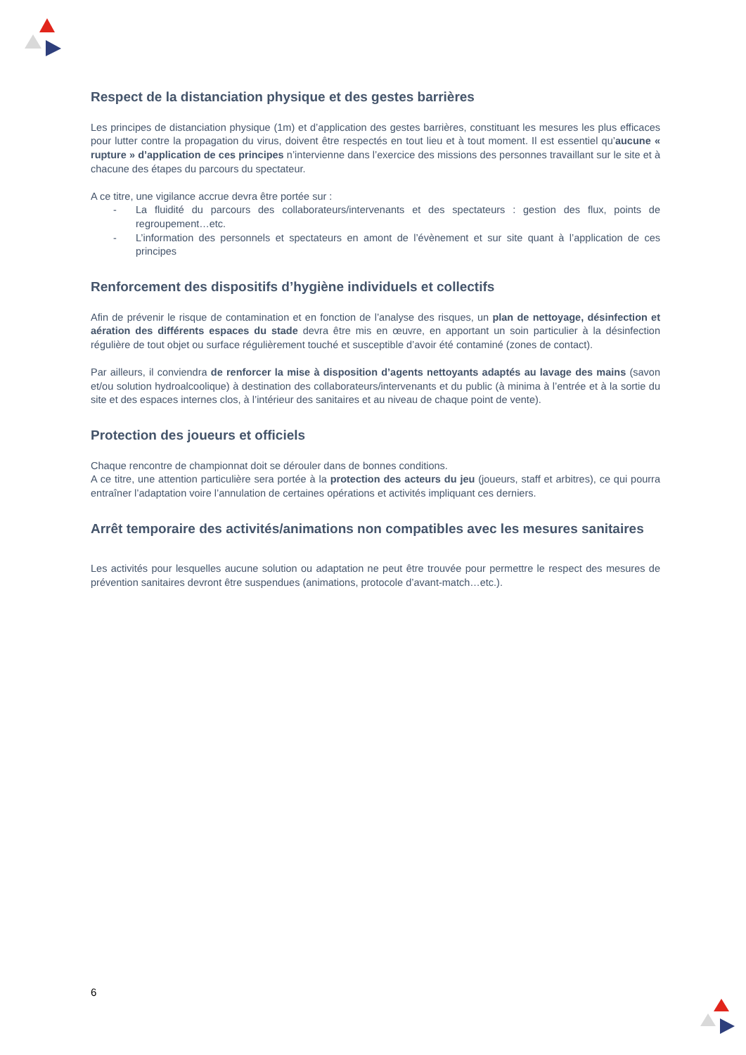Respect de la distanciation physique et des gestes barrières
Les principes de distanciation physique (1m) et d’application des gestes barrières, constituant les mesures les plus efficaces pour lutter contre la propagation du virus, doivent être respectés en tout lieu et à tout moment. Il est essentiel qu’aucune « rupture » d’application de ces principes n’intervienne dans l’exercice des missions des personnes travaillant sur le site et à chacune des étapes du parcours du spectateur.
A ce titre, une vigilance accrue devra être portée sur :
- La fluidité du parcours des collaborateurs/intervenants et des spectateurs : gestion des flux, points de regroupement…etc.
- L’information des personnels et spectateurs en amont de l’évènement et sur site quant à l’application de ces principes
Renforcement des dispositifs d’hygiène individuels et collectifs
Afin de prévenir le risque de contamination et en fonction de l’analyse des risques, un plan de nettoyage, désinfection et aération des différents espaces du stade devra être mis en œuvre, en apportant un soin particulier à la désinfection régulière de tout objet ou surface régulièrement touché et susceptible d’avoir été contaminé (zones de contact).
Par ailleurs, il conviendra de renforcer la mise à disposition d’agents nettoyants adaptés au lavage des mains (savon et/ou solution hydroalcoolique) à destination des collaborateurs/intervenants et du public (à minima à l’entrée et à la sortie du site et des espaces internes clos, à l’intérieur des sanitaires et au niveau de chaque point de vente).
Protection des joueurs et officiels
Chaque rencontre de championnat doit se dérouler dans de bonnes conditions.
A ce titre, une attention particulière sera portée à la protection des acteurs du jeu (joueurs, staff et arbitres), ce qui pourra entraîner l’adaptation voire l’annulation de certaines opérations et activités impliquant ces derniers.
Arrêt temporaire des activités/animations non compatibles avec les mesures sanitaires
Les activités pour lesquelles aucune solution ou adaptation ne peut être trouvée pour permettre le respect des mesures de prévention sanitaires devront être suspendues (animations, protocole d’avant-match…etc.).
6